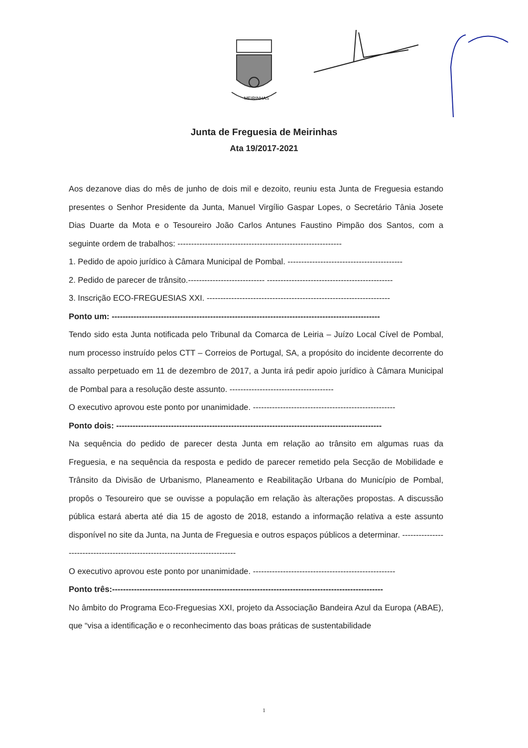MEIRINHAS
Junta de Freguesia de Meirinhas
Ata 19/2017-2021
Aos dezanove dias do mês de junho de dois mil e dezoito, reuniu esta Junta de Freguesia estando presentes o Senhor Presidente da Junta, Manuel Virgílio Gaspar Lopes, o Secretário Tânia Josete Dias Duarte da Mota e o Tesoureiro João Carlos Antunes Faustino Pimpão dos Santos, com a seguinte ordem de trabalhos: ------------------------------------------------------------
1. Pedido de apoio jurídico à Câmara Municipal de Pombal. ------------------------------------------
2. Pedido de parecer de trânsito.---------------------------- ----------------------------------------------
3. Inscrição ECO-FREGUESIAS XXI. -------------------------------------------------------------------
Ponto um: --------------------------------------------------------------------------------------------------
Tendo sido esta Junta notificada pelo Tribunal da Comarca de Leiria – Juízo Local Cível de Pombal, num processo instruído pelos CTT – Correios de Portugal, SA, a propósito do incidente decorrente do assalto perpetuado em 11 de dezembro de 2017, a Junta irá pedir apoio jurídico à Câmara Municipal de Pombal para a resolução deste assunto. --------------------------------------
O executivo aprovou este ponto por unanimidade. ----------------------------------------------------
Ponto dois: -------------------------------------------------------------------------------------------------
Na sequência do pedido de parecer desta Junta em relação ao trânsito em algumas ruas da Freguesia, e na sequência da resposta e pedido de parecer remetido pela Secção de Mobilidade e Trânsito da Divisão de Urbanismo, Planeamento e Reabilitação Urbana do Município de Pombal, propôs o Tesoureiro que se ouvisse a população em relação às alterações propostas. A discussão pública estará aberta até dia 15 de agosto de 2018, estando a informação relativa a este assunto disponível no site da Junta, na Junta de Freguesia e outros espaços públicos a determinar. ----------------------------------------------------------------------------
O executivo aprovou este ponto por unanimidade. ----------------------------------------------------
Ponto três:---------------------------------------------------------------------------------------------------
No âmbito do Programa Eco-Freguesias XXI, projeto da Associação Bandeira Azul da Europa (ABAE), que “visa a identificação e o reconhecimento das boas práticas de sustentabilidade
1